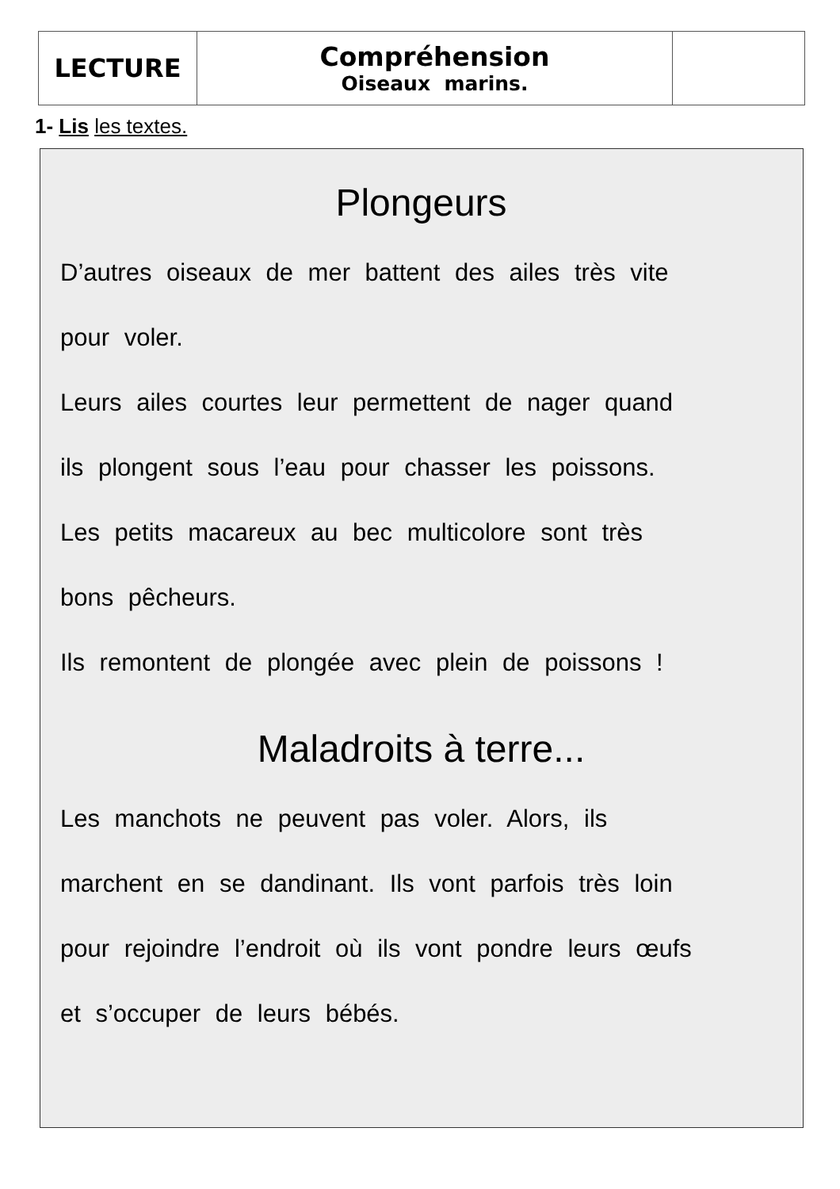| LECTURE | Compréhension Oiseaux marins. | |
1- Lis les textes.
Plongeurs
D’autres oiseaux de mer battent des ailes très vite
pour voler.
Leurs ailes courtes leur permettent de nager quand
ils plongent sous l’eau pour chasser les poissons.
Les petits macareux au bec multicolore sont très
bons pêcheurs.
Ils remontent de plongée avec plein de poissons !
Maladroits à terre...
Les manchots ne peuvent pas voler. Alors, ils
marchent en se dandinant. Ils vont parfois très loin
pour rejoindre l’endroit où ils vont pondre leurs œufs
et s’occuper de leurs bébés.